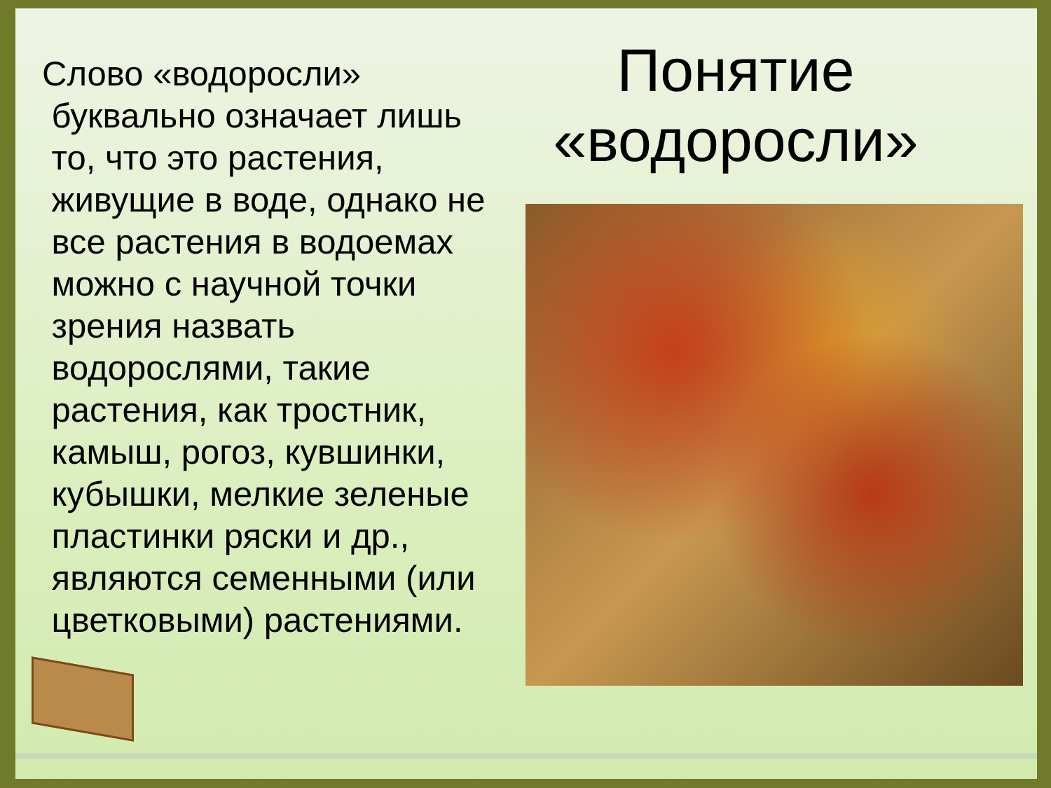Слово «водоросли»
буквально означает лишь
то, что это растения,
живущие в воде, однако не
все растения в водоемах
можно с научной точки
зрения назвать
водорослями, такие
растения, как тростник,
камыш, рогоз, кувшинки,
кубышки, мелкие зеленые
пластинки ряски и др.,
являются семенными (или
цветковыми) растениями.
Понятие «водоросли»